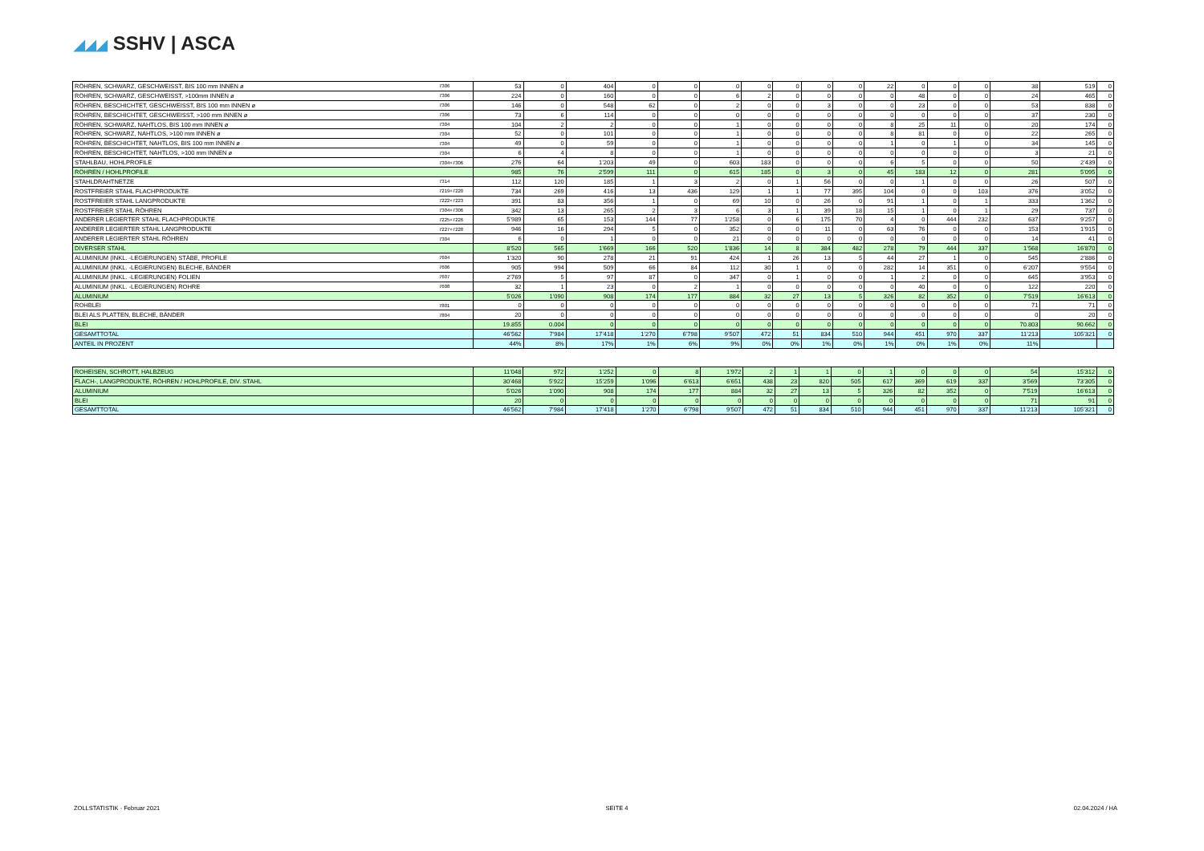◢◢◢ SSHV | ASCA
| RÖHREN, SCHWARZ, GESCHWEISST, BIS 100 mm INNEN ø | 7306 | 53 | 0 | 404 | 0 | 0 | 0 | 0 | 0 | 0 | 0 | 22 | 0 | 0 | 0 | 38 | 519 | 0 |
| RÖHREN, SCHWARZ, GESCHWEISST, >100mm INNEN ø | 7306 | 224 | 0 | 160 | 0 | 0 | 6 | 2 | 0 | 0 | 0 | 0 | 48 | 0 | 0 | 24 | 465 | 0 |
| RÖHREN, BESCHICHTET, GESCHWEISST, BIS 100 mm INNEN ø | 7306 | 146 | 0 | 548 | 62 | 0 | 2 | 0 | 0 | 3 | 0 | 0 | 23 | 0 | 0 | 53 | 838 | 0 |
| RÖHREN, BESCHICHTET, GESCHWEISST, >100 mm INNEN ø | 7306 | 73 | 6 | 114 | 0 | 0 | 0 | 0 | 0 | 0 | 0 | 0 | 0 | 0 | 0 | 37 | 230 | 0 |
| RÖHREN, SCHWARZ, NAHTLOS, BIS 100 mm INNEN ø | 7304 | 104 | 2 | 2 | 0 | 0 | 1 | 0 | 0 | 0 | 0 | 8 | 25 | 11 | 0 | 20 | 174 | 0 |
| RÖHREN, SCHWARZ, NAHTLOS, >100 mm INNEN ø | 7304 | 52 | 0 | 101 | 0 | 0 | 1 | 0 | 0 | 0 | 0 | 8 | 81 | 0 | 0 | 22 | 265 | 0 |
| RÖHREN, BESCHICHTET, NAHTLOS, BIS 100 mm INNEN ø | 7304 | 49 | 0 | 59 | 0 | 0 | 1 | 0 | 0 | 0 | 0 | 1 | 0 | 1 | 0 | 34 | 145 | 0 |
| RÖHREN, BESCHICHTET, NAHTLOS, >100 mm INNEN ø | 7304 | 6 | 4 | 8 | 0 | 0 | 1 | 0 | 0 | 0 | 0 | 0 | 0 | 0 | 0 | 3 | 21 | 0 |
| STAHLBAU, HOHLPROFILE | 7304+7306 | 276 | 64 | 1’203 | 49 | 0 | 603 | 183 | 0 | 0 | 0 | 6 | 5 | 0 | 0 | 50 | 2’439 | 0 |
| RÖHREN / HOHLPROFILE | | 985 | 76 | 2’599 | 111 | 0 | 615 | 185 | 0 | 3 | 0 | 45 | 183 | 12 | 0 | 281 | 5’095 | 0 |
| STAHLDRAHTNETZE | 7314 | 112 | 120 | 185 | 1 | 3 | 2 | 0 | 1 | 56 | 0 | 0 | 1 | 0 | 0 | 26 | 507 | 0 |
| ROSTFREIER STAHL FLACHPRODUKTE | 7219+7220 | 734 | 269 | 416 | 13 | 436 | 129 | 1 | 1 | 77 | 395 | 104 | 0 | 0 | 103 | 376 | 3’052 | 0 |
| ROSTFREIER STAHL LANGPRODUKTE | 7222+7223 | 391 | 83 | 356 | 1 | 0 | 69 | 10 | 0 | 26 | 0 | 91 | 1 | 0 | 1 | 333 | 1’362 | 0 |
| ROSTFREIER STAHL RÖHREN | 7304+7306 | 342 | 13 | 265 | 2 | 3 | 6 | 3 | 1 | 39 | 18 | 15 | 1 | 0 | 1 | 29 | 737 | 0 |
| ANDERER LEGIERTER STAHL FLACHPRODUKTE | 7225+7226 | 5’989 | 65 | 153 | 144 | 77 | 1’258 | 0 | 6 | 175 | 70 | 4 | 0 | 444 | 232 | 637 | 9’257 | 0 |
| ANDERER LEGIERTER STAHL LANGPRODUKTE | 7227+7228 | 946 | 16 | 294 | 5 | 0 | 352 | 0 | 0 | 11 | 0 | 63 | 76 | 0 | 0 | 153 | 1’915 | 0 |
| ANDERER LEGIERTER STAHL RÖHREN | 7304 | 6 | 0 | 1 | 0 | 0 | 21 | 0 | 0 | 0 | 0 | 0 | 0 | 0 | 0 | 14 | 41 | 0 |
| DIVERSER STAHL | | 8’520 | 565 | 1’669 | 166 | 520 | 1’836 | 14 | 8 | 384 | 482 | 278 | 79 | 444 | 337 | 1’568 | 16’870 | 0 |
| ALUMINIUM (INKL. -LEGIERUNGEN) STÄBE, PROFILE | 7604 | 1’320 | 90 | 278 | 21 | 91 | 424 | 1 | 26 | 13 | 5 | 44 | 27 | 1 | 0 | 545 | 2’886 | 0 |
| ALUMINIUM (INKL. -LEGIERUNGEN) BLECHE, BÄNDER | 7606 | 905 | 994 | 509 | 66 | 84 | 112 | 30 | 1 | 0 | 0 | 282 | 14 | 351 | 0 | 6’207 | 9’554 | 0 |
| ALUMINIUM (INKL. -LEGIERUNGEN) FOLIEN | 7607 | 2’769 | 5 | 97 | 87 | 0 | 347 | 0 | 1 | 0 | 0 | 1 | 2 | 0 | 0 | 645 | 3’953 | 0 |
| ALUMINIUM (INKL. -LEGIERUNGEN) ROHRE | 7608 | 32 | 1 | 23 | 0 | 2 | 1 | 0 | 0 | 0 | 0 | 0 | 40 | 0 | 0 | 122 | 220 | 0 |
| ALUMINIUM | | 5’026 | 1’090 | 908 | 174 | 177 | 884 | 32 | 27 | 13 | 5 | 326 | 82 | 352 | 0 | 7’519 | 16’613 | 0 |
| ROHBLEI | 7801 | 0 | 0 | 0 | 0 | 0 | 0 | 0 | 0 | 0 | 0 | 0 | 0 | 0 | 0 | 71 | 71 | 0 |
| BLEI ALS PLATTEN, BLECHE, BÄNDER | 7804 | 20 | 0 | 0 | 0 | 0 | 0 | 0 | 0 | 0 | 0 | 0 | 0 | 0 | 0 | 0 | 20 | 0 |
| BLEI | | 19.855 | 0.004 | 0 | 0 | 0 | 0 | 0 | 0 | 0 | 0 | 0 | 0 | 0 | 0 | 70.803 | 90.662 | 0 |
| GESAMTTOTAL | | 46’562 | 7’984 | 17’418 | 1’270 | 6’798 | 9’507 | 472 | 51 | 834 | 510 | 944 | 451 | 970 | 337 | 11’213 | 105’321 | 0 |
| ANTEIL IN PROZENT | | 44% | 8% | 17% | 1% | 6% | 9% | 0% | 0% | 1% | 0% | 1% | 0% | 1% | 0% | 11% | | |
| ROHEISEN, SCHROTT, HALBZEUG | | 11’048 | 972 | 1’252 | 0 | 8 | 1’972 | 2 | 1 | 1 | 0 | 1 | 0 | 0 | 0 | 54 | 15’312 | 0 |
| FLACH-, LANGPRODUKTE, RÖHREN / HOHLPROFILE, DIV. STAHL | | 30’468 | 5’922 | 15’259 | 1’096 | 6’613 | 6’651 | 438 | 23 | 820 | 505 | 617 | 369 | 619 | 337 | 3’569 | 73’305 | 0 |
| ALUMINIUM | | 5’026 | 1’090 | 908 | 174 | 177 | 884 | 32 | 27 | 13 | 5 | 326 | 82 | 352 | 0 | 7’519 | 16’613 | 0 |
| BLEI | | 20 | 0 | 0 | 0 | 0 | 0 | 0 | 0 | 0 | 0 | 0 | 0 | 0 | 0 | 71 | 91 | 0 |
| GESAMTTOTAL | | 46’562 | 7’984 | 17’418 | 1’270 | 6’798 | 9’507 | 472 | 51 | 834 | 510 | 944 | 451 | 970 | 337 | 11’213 | 105’321 | 0 |
ZOLLSTATISTIK - Februar 2021 SEITE 4 02.04.2024 / HA